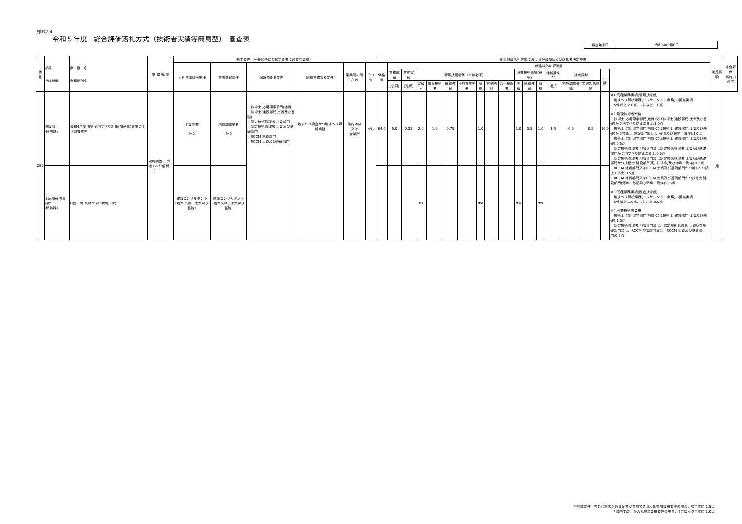様式2-4
令和５年度　総合評価落札方式（技術者実績等簡易型）　審査表
| 審査年月日 | 令和5年9月6日 |
| 番号 | 部局 発注機関 | 業 務 名 業務箇所名 | 業 務 概 要 | 基本要件（一般競争に参加する者に必要な資格） | | | | | | 総合評価落札方式における評価項目及び落札者決定基準 | | | | | | | | | | | | | | | | | | 補足説明 | 総合評価 実施の 適 否 |
| --- | --- | --- | --- | --- | --- | --- | --- | --- | --- | --- | --- | --- | --- | --- | --- | --- | --- | --- | --- | --- | --- | --- | --- | --- | --- | --- | --- | --- | --- |
| | | | | 入札参加資格業種 | 業者登録要件 | 配置技術者要件 | 同種業務実績要件 | 営業所の所在地 | その他 | 価格点 | 価格以外の評価点 | | | | | | | | | | | | | | | | | | |
| | | | | | | | | | | | 業務成績 | 業務実績 | 管理技術者等（＊は必須） | | | | | | | 照査技術者等(選択) | | | 地域要件** | 社会貢献 | | 小 計 | | | |
| | | | | | | | | | | | (必須) | (選択) | 実績＊ | 優良技術者 | 継続教育 | 手持ち業務量 | 資格 | 電子納品 | 若手技術者 | 実績 | 継続教育 | 資格 | (選択) | 緊急調査登録 | 災害緊急体制 | | | | |
| 289 | 建設部 (砂防課) | 令和4年度 交付金地すべり対策(加速化)事業に伴う調査業務 | 現地調査 一式 地すべり解析 一式 | 地質調査 かつ | 地質調査業者 かつ | ・技術士 応用理学部門(地質) ・技術士 建設部門(土質及び基礎) ・認定技術管理者 地質部門 ・認定技術管理者 土質及び基礎部門 ・RCCM 地質部門 ・RCCM 土質及び基礎部門 | 地すべり調査かつ地すべり解析業務 | 県内本店 又は 営業所 | なし | 84.0 | 6.0 | 0.25 | 2.0 | 1.0 | 0.75 | | 1.0 | | | 1.0 | 0.5 | 1.0 | 1.5 | 0.5 | 0.5 | 16.0 | ※1:同種業務実績(管理技術者) 地すべり解析業務(コンサルタント業務)の担当実績 5件以上:2.0点、2件以上:1.0点 ※2:管理技術者資格 技術士 応用理学部門(地質)又は技術士 建設部門(土質及び基礎)かつ地すべり防止工事士:1.0点 技術士 応用理学部門(地質)又は技術士 建設部門(土質及び基礎)かつ技術士 建設部門(河川、砂防及び海岸・海洋):1.0点 技術士 応用理学部門(地質)又は技術士 建設部門(土質及び基礎):0.5点 認定技術管理者 地質部門又は認定技術管理者 土質及び基礎部門かつ地すべり防止工事士:0.5点 認定技術管理者 地質部門又は認定技術管理者 土質及び基礎部門かつ技術士 建設部門(河川、砂防及び海岸・海洋):0.5点 RCCM 地質部門又はRCCM 土質及び基礎部門かつ地すべり防止工事士:0.5点 RCCM 地質部門又はRCCM 土質及び基礎部門かつ技術士 建設部門(河川、砂防及び海岸・海洋):0.5点 ※3:同種業務実績(照査技術者) 地すべり解析業務(コンサルタント業務)の担当実績 5件以上:1.0点、2件以上:0.5点 ※4:照査技術者資格 技術士 応用理学部門(地質)又は技術士 建設部門(土質及び基礎):1.0点 認定技術管理者 地質部門又は、認定技術管理者 土質及び基礎部門又は、RCCM 地質部門又は、RCCM 土質及び基礎部門:0.5点 | 適 | |
| | 土尻川砂防事務所 (砂防課) | (地)日時 長野市信州新町 日時 | | 建設コンサルタント (地質 又は、土質及び基礎) | 建設コンサルタント (地質又は、土質及び基礎) | | | | | | | | ※1 | | | | ※2 | | | ※3 | | ※4 | | | | | | | |
**地域要件　県外に本店がある企業が参加できる入札参加資格要件の場合、県内本店:1.5点
「県内本店」が入札参加資格要件の場合、4ブロック内本店:1.0点